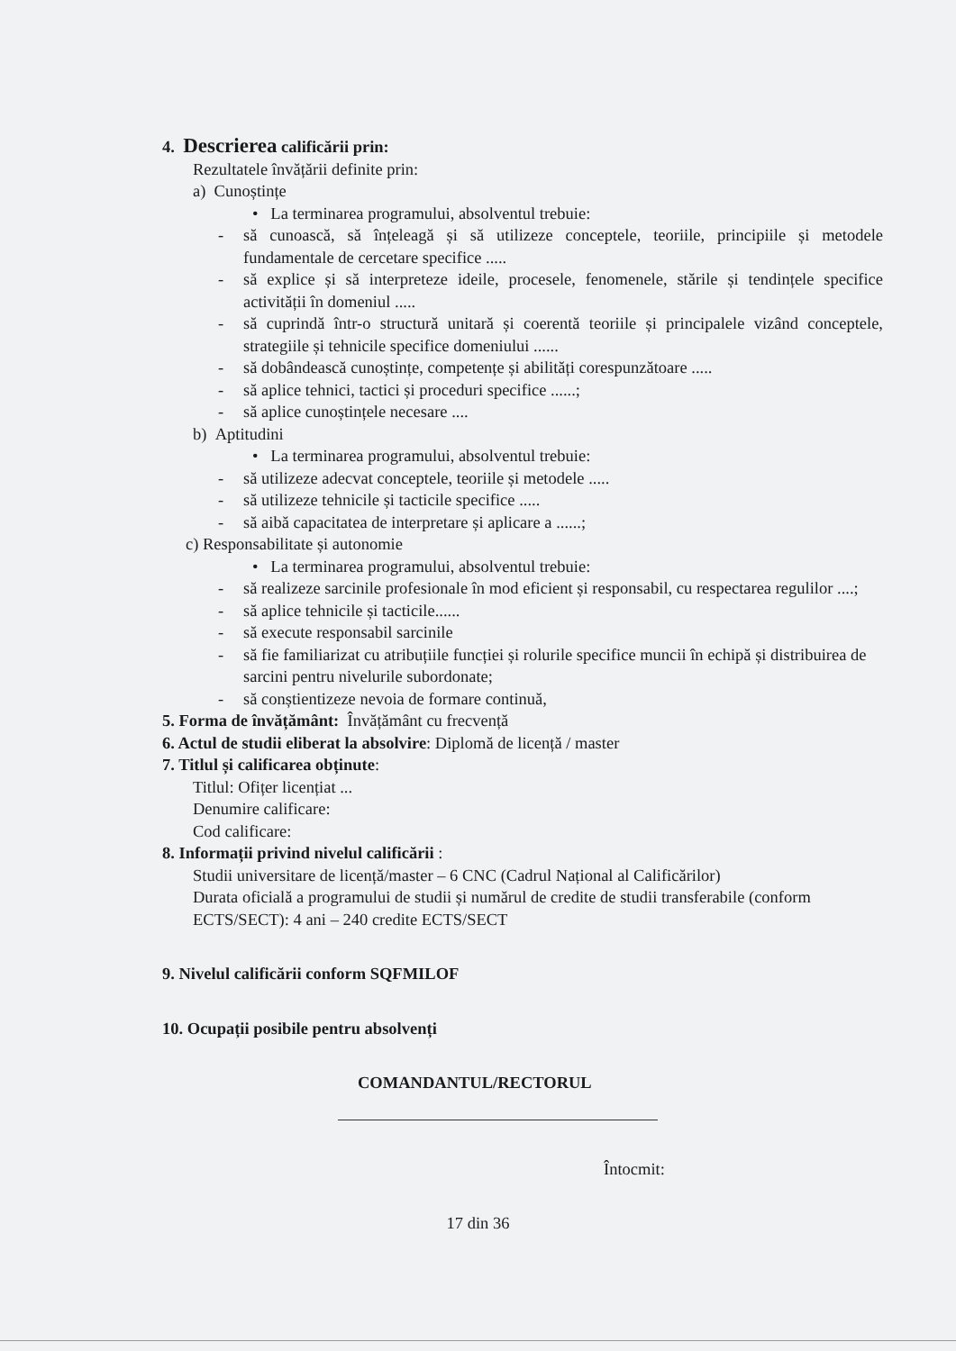4. Descrierea calificării prin:
Rezultatele învățării definite prin:
a) Cunoștințe
• La terminarea programului, absolventul trebuie:
- să cunoască, să înțeleagă și să utilizeze conceptele, teoriile, principiile și metodele fundamentale de cercetare specifice .....
- să explice și să interpreteze ideile, procesele, fenomenele, stările și tendințele specifice activității în domeniul .....
- să cuprindă într-o structură unitară și coerentă teoriile și principalele vizând conceptele, strategiile și tehnicile specifice domeniului ......
- să dobândească cunoștințe, competențe și abilități corespunzătoare .....
- să aplice tehnici, tactici și proceduri specifice ......;
- să aplice cunoștințele necesare ....
b) Aptitudini
• La terminarea programului, absolventul trebuie:
- să utilizeze adecvat conceptele, teoriile și metodele .....
- să utilizeze tehnicile și tacticile specifice .....
- să aibă capacitatea de interpretare și aplicare a ......;
c) Responsabilitate și autonomie
• La terminarea programului, absolventul trebuie:
- să realizeze sarcinile profesionale în mod eficient și responsabil, cu respectarea regulilor ....;
- să aplice tehnicile și tacticile......
- să execute responsabil sarcinile
- să fie familiarizat cu atribuțiile funcției și rolurile specifice muncii în echipă și distribuirea de sarcini pentru nivelurile subordonate;
- să conștientizeze nevoia de formare continuă,
5. Forma de învățământ: Învățământ cu frecvență
6. Actul de studii eliberat la absolvire: Diplomă de licență / master
7. Titlul și calificarea obținute:
Titlul: Ofițer licențiat ...
Denumire calificare:
Cod calificare:
8. Informații privind nivelul calificării :
Studii universitare de licență/master – 6 CNC (Cadrul Național al Calificărilor)
Durata oficială a programului de studii și numărul de credite de studii transferabile (conform ECTS/SECT): 4 ani – 240 credite ECTS/SECT
9. Nivelul calificării conform SQFMILOF
10. Ocupații posibile pentru absolvenți
COMANDANTUL/RECTORUL
Întocmit:
17 din 36